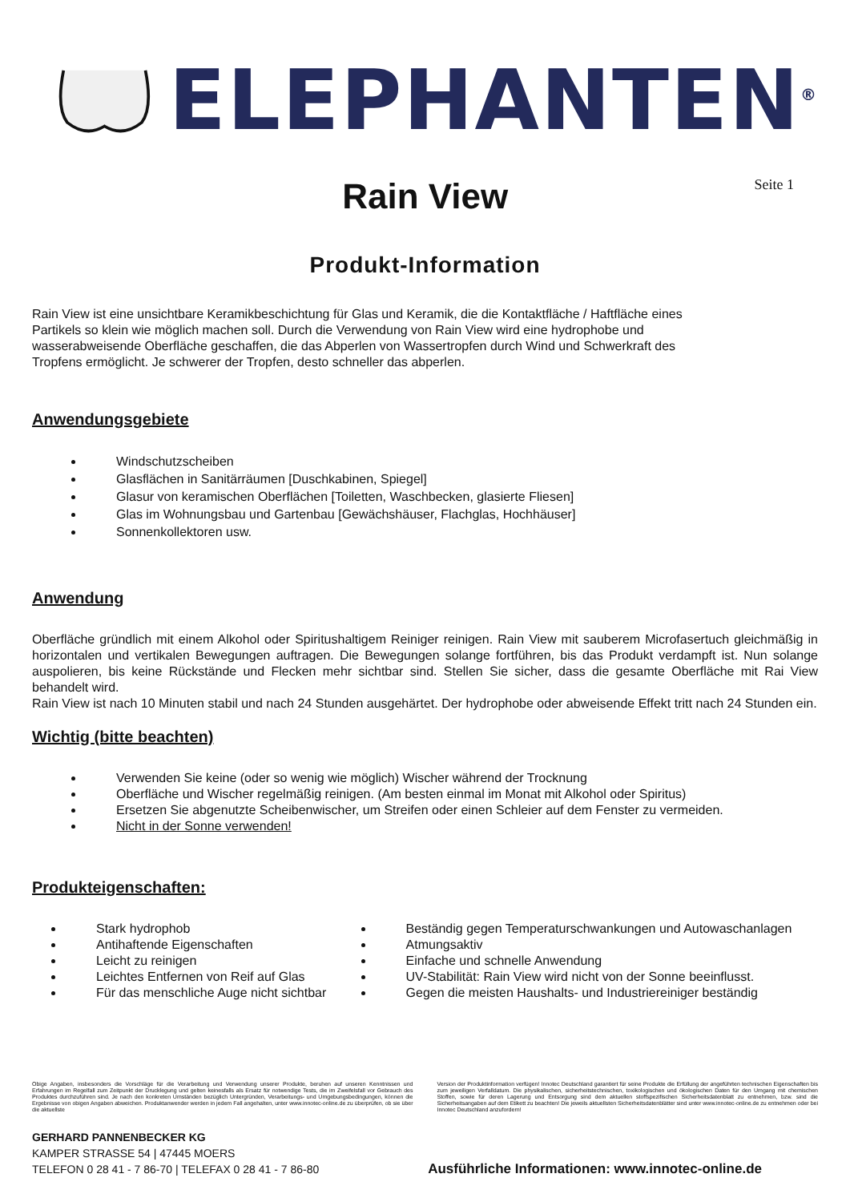ELEPHANTEN<sup>®</sup>
Rain View
Seite 1
Produkt-Information
Rain View ist eine unsichtbare Keramikbeschichtung für Glas und Keramik, die die Kontaktfläche / Haftfläche eines
Partikels so klein wie möglich machen soll. Durch die Verwendung von Rain View wird eine hydrophobe und
wasserabweisende Oberfläche geschaffen, die das Abperlen von Wassertropfen durch Wind und Schwerkraft des
Tropfens ermöglicht. Je schwerer der Tropfen, desto schneller das abperlen.
Anwendungsgebiete
Windschutzscheiben
Glasflächen in Sanitärräumen [Duschkabinen, Spiegel]
Glasur von keramischen Oberflächen [Toiletten, Waschbecken, glasierte Fliesen]
Glas im Wohnungsbau und Gartenbau [Gewächshäuser, Flachglas, Hochhäuser]
Sonnenkollektoren usw.
Anwendung
Oberfläche gründlich mit einem Alkohol oder Spiritushaltigem Reiniger reinigen. Rain View mit sauberem Microfasertuch gleichmäßig in horizontalen und vertikalen Bewegungen auftragen. Die Bewegungen solange fortführen, bis das Produkt verdampft ist. Nun solange auspolieren, bis keine Rückstände und Flecken mehr sichtbar sind. Stellen Sie sicher, dass die gesamte Oberfläche mit Rai View behandelt wird.
Rain View ist nach 10 Minuten stabil und nach 24 Stunden ausgehärtet. Der hydrophobe oder abweisende Effekt tritt nach 24 Stunden ein.
Wichtig (bitte beachten)
Verwenden Sie keine (oder so wenig wie möglich) Wischer während der Trocknung
Oberfläche und Wischer regelmäßig reinigen. (Am besten einmal im Monat mit Alkohol oder Spiritus)
Ersetzen Sie abgenutzte Scheibenwischer, um Streifen oder einen Schleier auf dem Fenster zu vermeiden.
Nicht in der Sonne verwenden!
Produkteigenschaften:
Stark hydrophob
Antihaftende Eigenschaften
Leicht zu reinigen
Leichtes Entfernen von Reif auf Glas
Für das menschliche Auge nicht sichtbar
Beständig gegen Temperaturschwankungen und Autowaschanlagen
Atmungsaktiv
Einfache und schnelle Anwendung
UV-Stabilität: Rain View wird nicht von der Sonne beeinflusst.
Gegen die meisten Haushalts- und Industriereiniger beständig
Obige Angaben, insbesonders die Vorschläge für die Verarbeitung und Verwendung unserer Produkte, beruhen auf unseren Kenntnissen und Erfahrungen im Regelfall zum Zeitpunkt der Drucklegung und gelten keinesfalls als Ersatz für notwendige Tests, die im Zweifelsfall vor Gebrauch des Produktes durchzuführen sind. Je nach den konkreten Umständen bezüglich Untergründen, Verarbeitungs- und Umgebungsbedingungen, können die Ergebnisse von obigen Angaben abweichen. Produktanwender werden in jedem Fall angehalten, unter www.innotec-online.de zu überprüfen, ob sie über die aktuellste
Version der Produktinformation verfügen! Innotec Deutschland garantiert für seine Produkte die Erfüllung der angeführten technischen Eigenschaften bis zum jeweiligen Verfalldatum. Die physikalischen, sicherheitstechnischen, toxikologischen und ökologischen Daten für den Umgang mit chemischen Stoffen, sowie für deren Lagerung und Entsorgung sind dem aktuellen stoffspezifischen Sicherheitsdatenblatt zu entnehmen, bzw. sind die Sicherheitsangaben auf dem Etikett zu beachten! Die jeweils aktuellsten Sicherheitsdatenblätter sind unter www.innotec-online.de zu entnehmen oder bei Innotec Deutschland anzufordern!
GERHARD PANNENBECKER KG
KAMPER STRASSE 54 | 47445 MOERS
TELEFON 0 28 41 - 7 86-70 | TELEFAX 0 28 41 - 7 86-80
Ausführliche Informationen: www.innotec-online.de